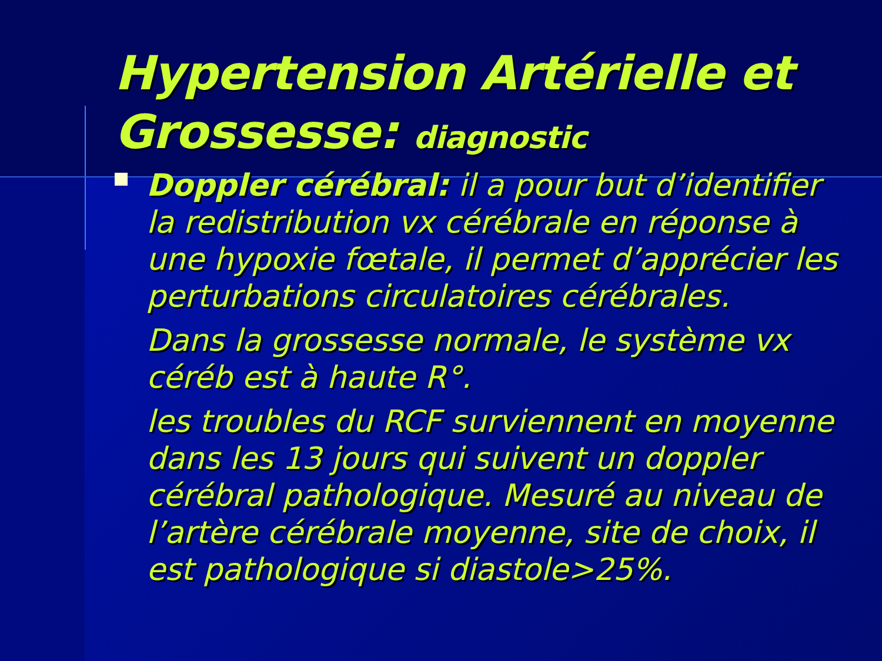Hypertension Artérielle et Grossesse: diagnostic
Doppler cérébral: il a pour but d’identifier la redistribution vx cérébrale en réponse à une hypoxie fœtale, il permet d’apprécier les perturbations circulatoires cérébrales.
Dans la grossesse normale, le système vx céréb est à haute R°.
les troubles du RCF surviennent en moyenne dans les 13 jours qui suivent un doppler cérébral pathologique. Mesuré au niveau de l’artère cérébrale moyenne, site de choix, il est pathologique si diastole>25%.